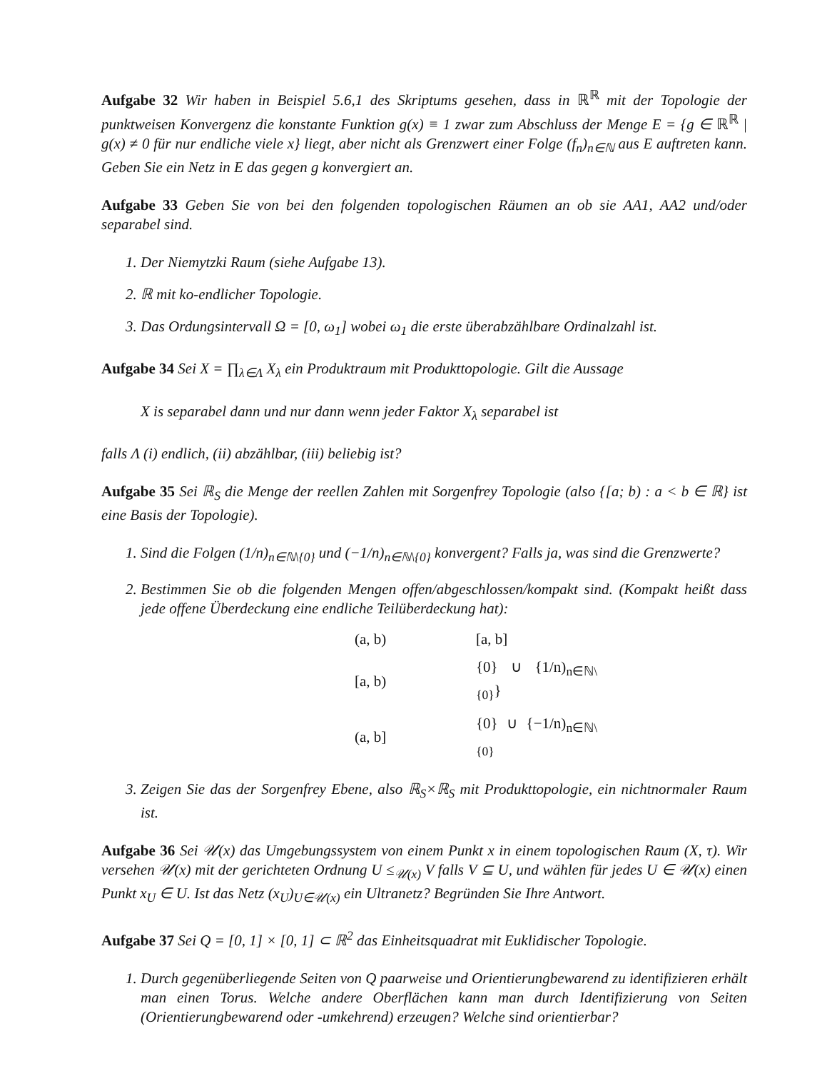Aufgabe 32 Wir haben in Beispiel 5.6,1 des Skriptums gesehen, dass in ℝ<sup>ℝ</sup> mit der Topologie der punktweisen Konvergenz die konstante Funktion g(x) ≡ 1 zwar zum Abschluss der Menge E = {g ∈ ℝ<sup>ℝ</sup> | g(x) ≠ 0 für nur endliche viele x} liegt, aber nicht als Grenzwert einer Folge (f<sub>n</sub>)<sub>n∈ℕ</sub> aus E auftreten kann. Geben Sie ein Netz in E das gegen g konvergiert an.
Aufgabe 33 Geben Sie von bei den folgenden topologischen Räumen an ob sie AA1, AA2 und/oder separabel sind.
1. Der Niemytzki Raum (siehe Aufgabe 13).
2. ℝ mit ko-endlicher Topologie.
3. Das Ordungsintervall Ω = [0, ω<sub>1</sub>] wobei ω<sub>1</sub> die erste überabzählbare Ordinalzahl ist.
Aufgabe 34 Sei X = ∏<sub>λ∈Λ</sub> X<sub>λ</sub> ein Produktraum mit Produkttopologie. Gilt die Aussage
X is separabel dann und nur dann wenn jeder Faktor X<sub>λ</sub> separabel ist
falls Λ (i) endlich, (ii) abzählbar, (iii) beliebig ist?
Aufgabe 35 Sei ℝ<sub>S</sub> die Menge der reellen Zahlen mit Sorgenfrey Topologie (also {[a; b) : a < b ∈ ℝ} ist eine Basis der Topologie).
1. Sind die Folgen (1/n)<sub>n∈ℕ\{0}</sub> und (−1/n)<sub>n∈ℕ\{0}</sub> konvergent? Falls ja, was sind die Grenzwerte?
2. Bestimmen Sie ob die folgenden Mengen offen/abgeschlossen/kompakt sind. (Kompakt heißt dass jede offene Überdeckung eine endliche Teilüberdeckung hat):
| (a, b) | [a, b] |
| [a, b) | {0} ∪ {1/n)<sub>n∈ℕ\{0}</sub>} |
| (a, b] | {0} ∪ {−1/n)<sub>n∈ℕ\{0}</sub> |
3. Zeigen Sie das der Sorgenfrey Ebene, also ℝ<sub>S</sub>×ℝ<sub>S</sub> mit Produkttopologie, ein nichtnormaler Raum ist.
Aufgabe 36 Sei 𝒰(x) das Umgebungssystem von einem Punkt x in einem topologischen Raum (X, τ). Wir versehen 𝒰(x) mit der gerichteten Ordnung U ≤<sub>𝒰(x)</sub> V falls V ⊆ U, und wählen für jedes U ∈ 𝒰(x) einen Punkt x<sub>U</sub> ∈ U. Ist das Netz (x<sub>U</sub>)<sub>U∈𝒰(x)</sub> ein Ultranetz? Begründen Sie Ihre Antwort.
Aufgabe 37 Sei Q = [0, 1] × [0, 1] ⊂ ℝ<sup>2</sup> das Einheitsquadrat mit Euklidischer Topologie.
1. Durch gegenüberliegende Seiten von Q paarweise und Orientierungbewarend zu identifizieren erhält man einen Torus. Welche andere Oberflächen kann man durch Identifizierung von Seiten (Orientierungbewarend oder -umkehrend) erzeugen? Welche sind orientierbar?